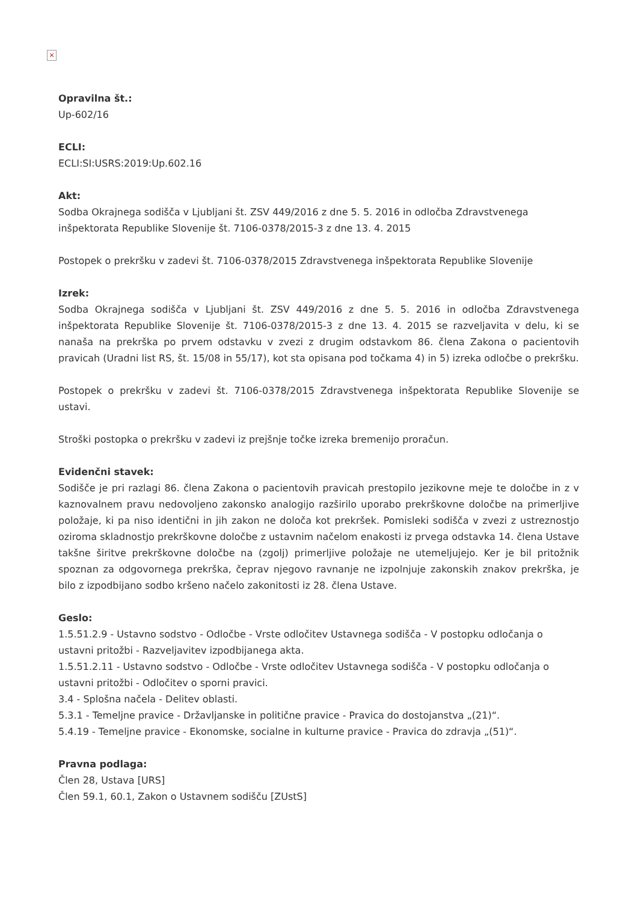×
Opravilna št.:
Up-602/16
ECLI:
ECLI:SI:USRS:2019:Up.602.16
Akt:
Sodba Okrajnega sodišča v Ljubljani št. ZSV 449/2016 z dne 5. 5. 2016 in odločba Zdravstvenega inšpektorata Republike Slovenije št. 7106-0378/2015-3 z dne 13. 4. 2015
Postopek o prekršku v zadevi št. 7106-0378/2015 Zdravstvenega inšpektorata Republike Slovenije
Izrek:
Sodba Okrajnega sodišča v Ljubljani št. ZSV 449/2016 z dne 5. 5. 2016 in odločba Zdravstvenega inšpektorata Republike Slovenije št. 7106-0378/2015-3 z dne 13. 4. 2015 se razveljavita v delu, ki se nanaša na prekrška po prvem odstavku v zvezi z drugim odstavkom 86. člena Zakona o pacientovih pravicah (Uradni list RS, št. 15/08 in 55/17), kot sta opisana pod točkama 4) in 5) izreka odločbe o prekršku.
Postopek o prekršku v zadevi št. 7106-0378/2015 Zdravstvenega inšpektorata Republike Slovenije se ustavi.
Stroški postopka o prekršku v zadevi iz prejšnje točke izreka bremenijo proračun.
Evidenčni stavek:
Sodišče je pri razlagi 86. člena Zakona o pacientovih pravicah prestopilo jezikovne meje te določbe in z v kaznovalnem pravu nedovoljeno zakonsko analogijo razširilo uporabo prekrškovne določbe na primerljive položaje, ki pa niso identični in jih zakon ne določa kot prekršek. Pomisleki sodišča v zvezi z ustreznostjo oziroma skladnostjo prekrškovne določbe z ustavnim načelom enakosti iz prvega odstavka 14. člena Ustave takšne širitve prekrškovne določbe na (zgolj) primerljive položaje ne utemeljujejo. Ker je bil pritožnik spoznan za odgovornega prekrška, čeprav njegovo ravnanje ne izpolnjuje zakonskih znakov prekrška, je bilo z izpodbijano sodbo kršeno načelo zakonitosti iz 28. člena Ustave.
Geslo:
1.5.51.2.9 - Ustavno sodstvo - Odločbe - Vrste odločitev Ustavnega sodišča - V postopku odločanja o ustavni pritožbi - Razveljavitev izpodbijanega akta.
1.5.51.2.11 - Ustavno sodstvo - Odločbe - Vrste odločitev Ustavnega sodišča - V postopku odločanja o ustavni pritožbi - Odločitev o sporni pravici.
3.4 - Splošna načela - Delitev oblasti.
5.3.1 - Temeljne pravice - Državljanske in politične pravice - Pravica do dostojanstva „(21)“.
5.4.19 - Temeljne pravice - Ekonomske, socialne in kulturne pravice - Pravica do zdravja „(51)“.
Pravna podlaga:
Člen 28, Ustava [URS]
Člen 59.1, 60.1, Zakon o Ustavnem sodišču [ZUstS]